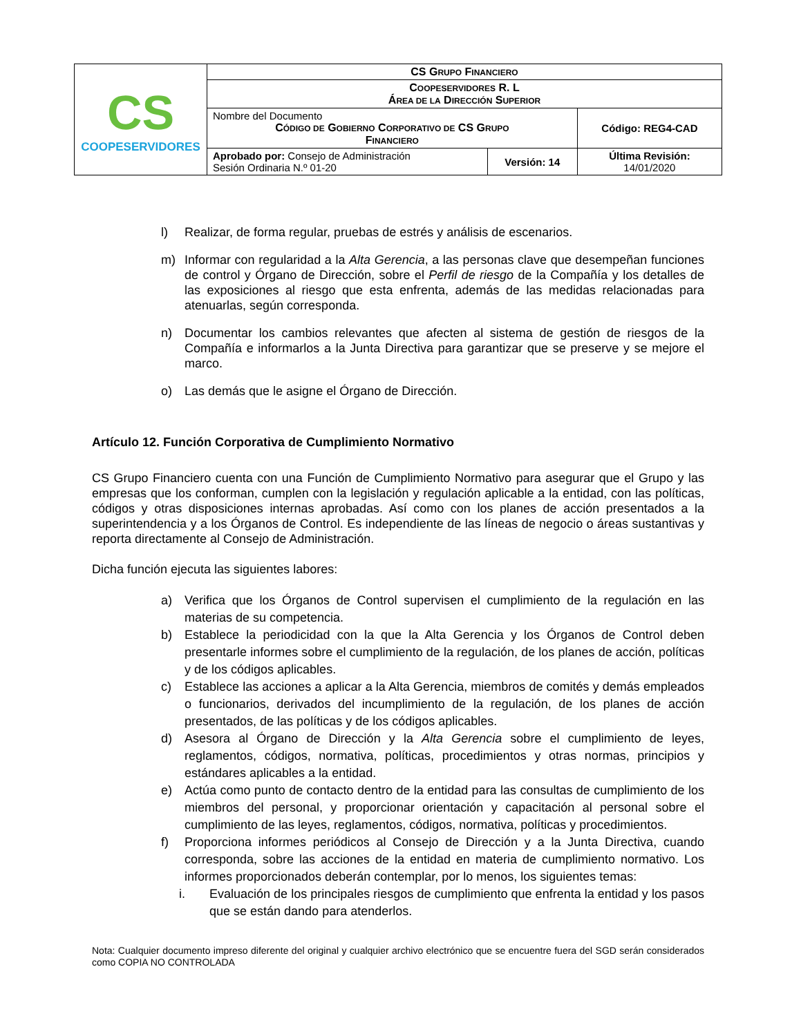| CS COOPESERVIDORES | CS G RUPO F INANCIERO | | |
| | C OOPESERVIDORES R. L Á REA DE LA D IRECCIÓN S UPERIOR | | |
| | Nombre del Documento C ÓDIGO DE G OBIERNO C ORPORATIVO DE CS G RUPO F INANCIERO | | Código: REG4-CAD |
| | Aprobado por: Consejo de Administración Sesión Ordinaria N.º 01-20 | Versión: 14 | Última Revisión: 14/01/2020 |
l) Realizar, de forma regular, pruebas de estrés y análisis de escenarios.
m) Informar con regularidad a la Alta Gerencia, a las personas clave que desempeñan funciones de control y Órgano de Dirección, sobre el Perfil de riesgo de la Compañía y los detalles de las exposiciones al riesgo que esta enfrenta, además de las medidas relacionadas para atenuarlas, según corresponda.
n) Documentar los cambios relevantes que afecten al sistema de gestión de riesgos de la Compañía e informarlos a la Junta Directiva para garantizar que se preserve y se mejore el marco.
o) Las demás que le asigne el Órgano de Dirección.
Artículo 12. Función Corporativa de Cumplimiento Normativo
CS Grupo Financiero cuenta con una Función de Cumplimiento Normativo para asegurar que el Grupo y las empresas que los conforman, cumplen con la legislación y regulación aplicable a la entidad, con las políticas, códigos y otras disposiciones internas aprobadas. Así como con los planes de acción presentados a la superintendencia y a los Órganos de Control. Es independiente de las líneas de negocio o áreas sustantivas y reporta directamente al Consejo de Administración.
Dicha función ejecuta las siguientes labores:
a) Verifica que los Órganos de Control supervisen el cumplimiento de la regulación en las materias de su competencia.
b) Establece la periodicidad con la que la Alta Gerencia y los Órganos de Control deben presentarle informes sobre el cumplimiento de la regulación, de los planes de acción, políticas y de los códigos aplicables.
c) Establece las acciones a aplicar a la Alta Gerencia, miembros de comités y demás empleados o funcionarios, derivados del incumplimiento de la regulación, de los planes de acción presentados, de las políticas y de los códigos aplicables.
d) Asesora al Órgano de Dirección y la Alta Gerencia sobre el cumplimiento de leyes, reglamentos, códigos, normativa, políticas, procedimientos y otras normas, principios y estándares aplicables a la entidad.
e) Actúa como punto de contacto dentro de la entidad para las consultas de cumplimiento de los miembros del personal, y proporcionar orientación y capacitación al personal sobre el cumplimiento de las leyes, reglamentos, códigos, normativa, políticas y procedimientos.
f) Proporciona informes periódicos al Consejo de Dirección y a la Junta Directiva, cuando corresponda, sobre las acciones de la entidad en materia de cumplimiento normativo. Los informes proporcionados deberán contemplar, por lo menos, los siguientes temas:
i. Evaluación de los principales riesgos de cumplimiento que enfrenta la entidad y los pasos que se están dando para atenderlos.
Nota: Cualquier documento impreso diferente del original y cualquier archivo electrónico que se encuentre fuera del SGD serán considerados como COPIA NO CONTROLADA